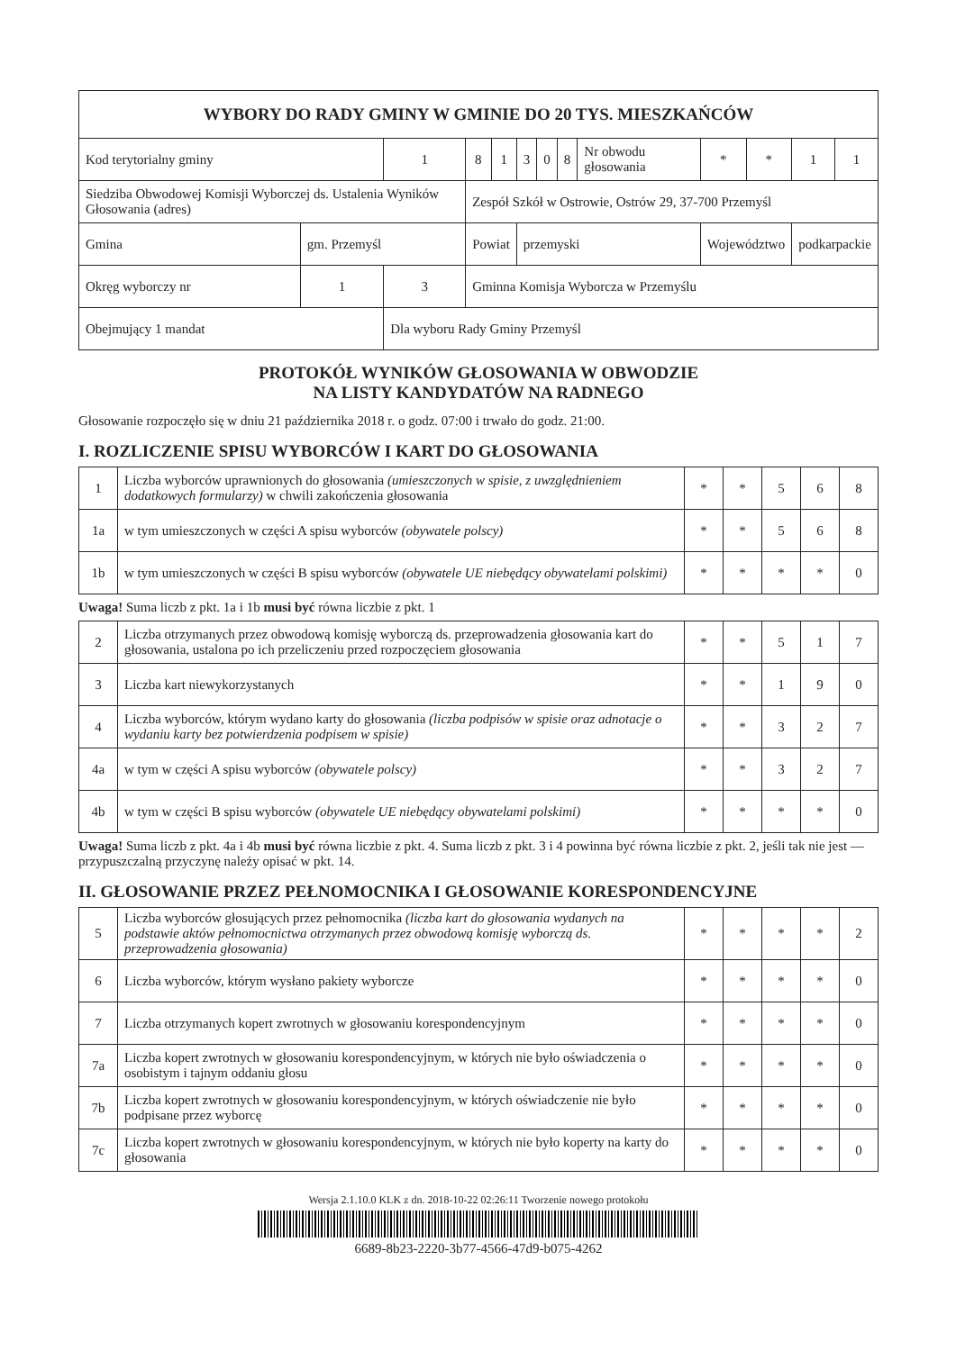| WYBORY DO RADY GMINY W GMINIE DO 20 TYS. MIESZKAŃCÓW | | | | | | | | | | | | | |
| Kod terytorialny gminy | | | 1 | 8 | 1 | 3 | 0 | 8 | Nr obwodu głosowania | * | * | 1 | 1 |
| Siedziba Obwodowej Komisji Wyborczej ds. Ustalenia Wyników Głosowania (adres) | | | | Zespół Szkół w Ostrowie, Ostrów 29, 37-700 Przemyśl | | | | | | | | | |
| Gmina | gm. Przemyśl | | | Powiat | | przemyski | | | | Województwo | | podkarpackie | |
| Okręg wyborczy nr | | 1 | 3 | Gminna Komisja Wyborcza w Przemyślu | | | | | | | | | |
| Obejmujący 1 mandat | | | Dla wyboru Rady Gminy Przemyśl | | | | | | | | | | |
PROTOKÓŁ WYNIKÓW GŁOSOWANIA W OBWODZIE
NA LISTY KANDYDATÓW NA RADNEGO
Głosowanie rozpoczęło się w dniu 21 października 2018 r. o godz. 07:00 i trwało do godz. 21:00.
I. ROZLICZENIE SPISU WYBORCÓW I KART DO GŁOSOWANIA
| 1 | Liczba wyborców uprawnionych do głosowania (umieszczonych w spisie, z uwzględnieniem dodatkowych formularzy) w chwili zakończenia głosowania | * | * | 5 | 6 | 8 |
| 1a | w tym umieszczonych w części A spisu wyborców (obywatele polscy) | * | * | 5 | 6 | 8 |
| 1b | w tym umieszczonych w części B spisu wyborców (obywatele UE niebędący obywatelami polskimi) | * | * | * | * | 0 |
Uwaga! Suma liczb z pkt. 1a i 1b musi być równa liczbie z pkt. 1
| 2 | Liczba otrzymanych przez obwodową komisję wyborczą ds. przeprowadzenia głosowania kart do głosowania, ustalona po ich przeliczeniu przed rozpoczęciem głosowania | * | * | 5 | 1 | 7 |
| 3 | Liczba kart niewykorzystanych | * | * | 1 | 9 | 0 |
| 4 | Liczba wyborców, którym wydano karty do głosowania (liczba podpisów w spisie oraz adnotacje o wydaniu karty bez potwierdzenia podpisem w spisie) | * | * | 3 | 2 | 7 |
| 4a | w tym w części A spisu wyborców (obywatele polscy) | * | * | 3 | 2 | 7 |
| 4b | w tym w części B spisu wyborców (obywatele UE niebędący obywatelami polskimi) | * | * | * | * | 0 |
Uwaga! Suma liczb z pkt. 4a i 4b musi być równa liczbie z pkt. 4. Suma liczb z pkt. 3 i 4 powinna być równa liczbie z pkt. 2, jeśli tak nie jest — przypuszczalną przyczynę należy opisać w pkt. 14.
II. GŁOSOWANIE PRZEZ PEŁNOMOCNIKA I GŁOSOWANIE KORESPONDENCYJNE
| 5 | Liczba wyborców głosujących przez pełnomocnika (liczba kart do głosowania wydanych na podstawie aktów pełnomocnictwa otrzymanych przez obwodową komisję wyborczą ds. przeprowadzenia głosowania) | * | * | * | * | 2 |
| 6 | Liczba wyborców, którym wysłano pakiety wyborcze | * | * | * | * | 0 |
| 7 | Liczba otrzymanych kopert zwrotnych w głosowaniu korespondencyjnym | * | * | * | * | 0 |
| 7a | Liczba kopert zwrotnych w głosowaniu korespondencyjnym, w których nie było oświadczenia o osobistym i tajnym oddaniu głosu | * | * | * | * | 0 |
| 7b | Liczba kopert zwrotnych w głosowaniu korespondencyjnym, w których oświadczenie nie było podpisane przez wyborcę | * | * | * | * | 0 |
| 7c | Liczba kopert zwrotnych w głosowaniu korespondencyjnym, w których nie było koperty na karty do głosowania | * | * | * | * | 0 |
Wersja 2.1.10.0 KLK z dn. 2018-10-22 02:26:11 Tworzenie nowego protokołu
6689-8b23-2220-3b77-4566-47d9-b075-4262